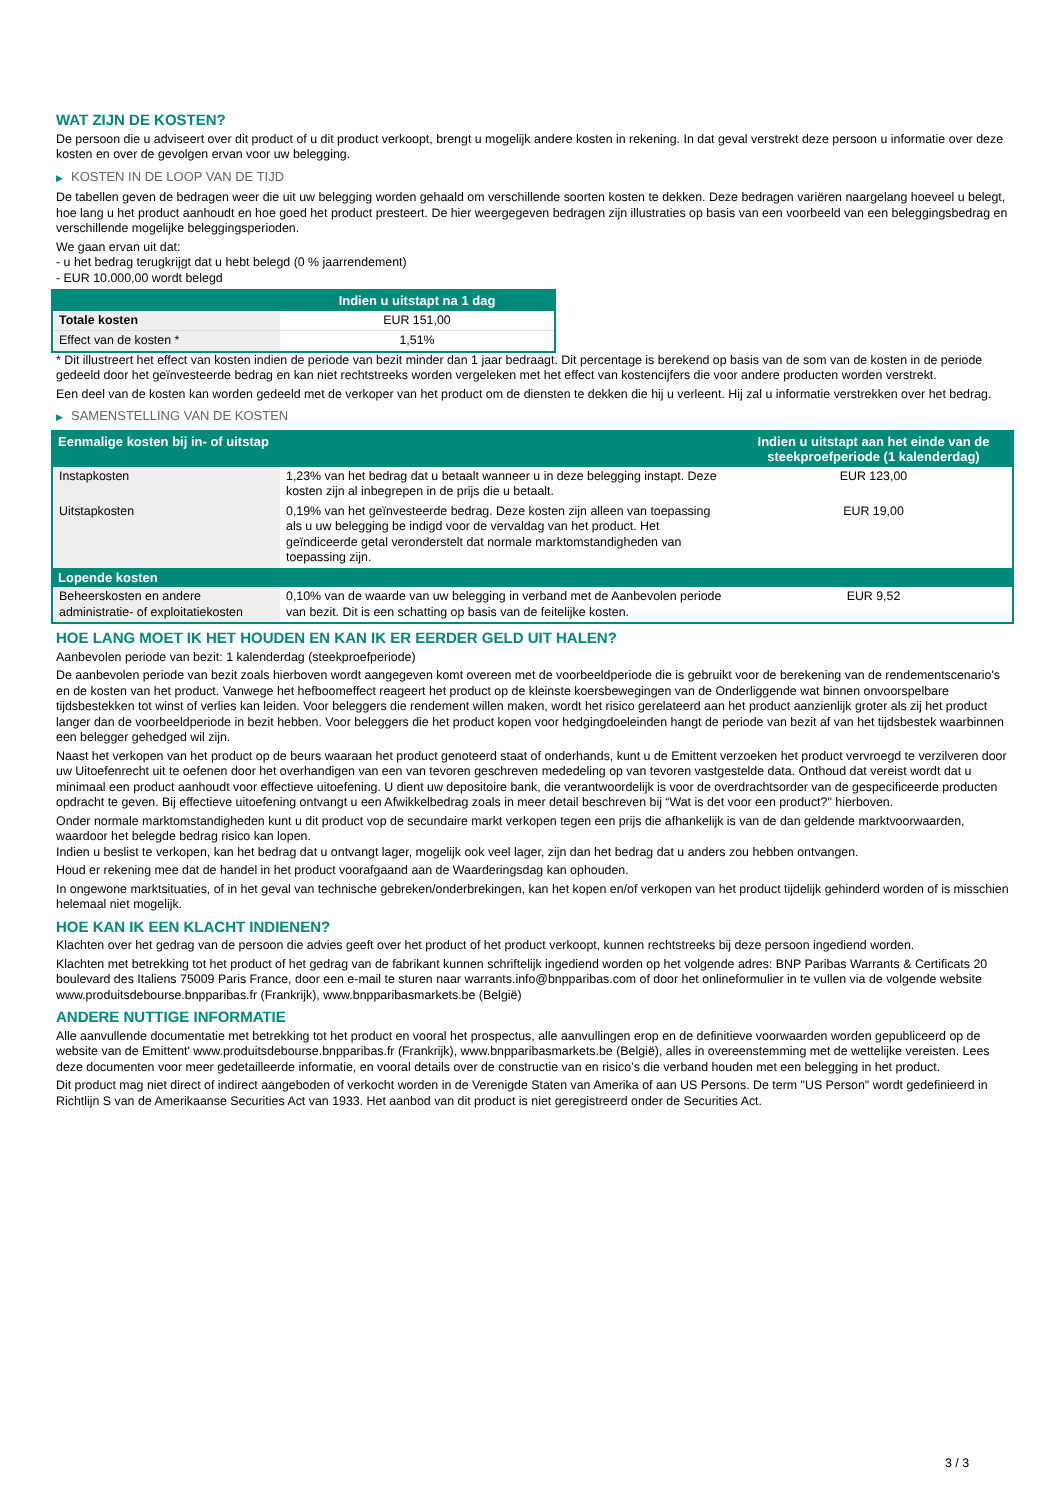WAT ZIJN DE KOSTEN?
De persoon die u adviseert over dit product of u dit product verkoopt, brengt u mogelijk andere kosten in rekening. In dat geval verstrekt deze persoon u informatie over deze kosten en over de gevolgen ervan voor uw belegging.
▶ KOSTEN IN DE LOOP VAN DE TIJD
De tabellen geven de bedragen weer die uit uw belegging worden gehaald om verschillende soorten kosten te dekken. Deze bedragen variëren naargelang hoeveel u belegt, hoe lang u het product aanhoudt en hoe goed het product presteert. De hier weergegeven bedragen zijn illustraties op basis van een voorbeeld van een beleggingsbedrag en verschillende mogelijke beleggingsperioden.
We gaan ervan uit dat:
- u het bedrag terugkrijgt dat u hebt belegd (0 % jaarrendement)
- EUR 10.000,00 wordt belegd
| | Indien u uitstapt na 1 dag |
| --- | --- |
| Totale kosten | EUR 151,00 |
| Effect van de kosten * | 1,51% |
* Dit illustreert het effect van kosten indien de periode van bezit minder dan 1 jaar bedraagt. Dit percentage is berekend op basis van de som van de kosten in de periode gedeeld door het geïnvesteerde bedrag en kan niet rechtstreeks worden vergeleken met het effect van kostencijfers die voor andere producten worden verstrekt.
Een deel van de kosten kan worden gedeeld met de verkoper van het product om de diensten te dekken die hij u verleent. Hij zal u informatie verstrekken over het bedrag.
▶ SAMENSTELLING VAN DE KOSTEN
| Eenmalige kosten bij in- of uitstap | | Indien u uitstapt aan het einde van de steekproefperiode (1 kalenderdag) |
| --- | --- | --- |
| Instapkosten | 1,23% van het bedrag dat u betaalt wanneer u in deze belegging instapt. Deze kosten zijn al inbegrepen in de prijs die u betaalt. | EUR 123,00 |
| Uitstapkosten | 0,19% van het geïnvesteerde bedrag. Deze kosten zijn alleen van toepassing als u uw belegging be indigd voor de vervaldag van het product. Het geïndiceerde getal veronderstelt dat normale marktomstandigheden van toepassing zijn. | EUR 19,00 |
| Lopende kosten | | |
| Beheerskosten en andere administratie- of exploitatiekosten | 0,10% van de waarde van uw belegging in verband met de Aanbevolen periode van bezit. Dit is een schatting op basis van de feitelijke kosten. | EUR 9,52 |
HOE LANG MOET IK HET HOUDEN EN KAN IK ER EERDER GELD UIT HALEN?
Aanbevolen periode van bezit: 1 kalenderdag (steekproefperiode)
De aanbevolen periode van bezit zoals hierboven wordt aangegeven komt overeen met de voorbeeldperiode die is gebruikt voor de berekening van de rendementscenario's en de kosten van het product. Vanwege het hefboomeffect reageert het product op de kleinste koersbewegingen van de Onderliggende wat binnen onvoorspelbare tijdsbestekken tot winst of verlies kan leiden. Voor beleggers die rendement willen maken, wordt het risico gerelateerd aan het product aanzienlijk groter als zij het product langer dan de voorbeeldperiode in bezit hebben. Voor beleggers die het product kopen voor hedgingdoeleinden hangt de periode van bezit af van het tijdsbestek waarbinnen een belegger gehedged wil zijn.
Naast het verkopen van het product op de beurs waaraan het product genoteerd staat of onderhands, kunt u de Emittent verzoeken het product vervroegd te verzilveren door uw Uitoefenrecht uit te oefenen door het overhandigen van een van tevoren geschreven mededeling op van tevoren vastgestelde data. Onthoud dat vereist wordt dat u minimaal een product aanhoudt voor effectieve uitoefening. U dient uw depositoire bank, die verantwoordelijk is voor de overdrachtsorder van de gespecificeerde producten opdracht te geven. Bij effectieve uitoefening ontvangt u een Afwikkelbedrag zoals in meer detail beschreven bij “Wat is det voor een product?" hierboven.
Onder normale marktomstandigheden kunt u dit product vop de secundaire markt verkopen tegen een prijs die afhankelijk is van de dan geldende marktvoorwaarden, waardoor het belegde bedrag risico kan lopen.
Indien u beslist te verkopen, kan het bedrag dat u ontvangt lager, mogelijk ook veel lager, zijn dan het bedrag dat u anders zou hebben ontvangen.
Houd er rekening mee dat de handel in het product voorafgaand aan de Waarderingsdag kan ophouden.
In ongewone marktsituaties, of in het geval van technische gebreken/onderbrekingen, kan het kopen en/of verkopen van het product tijdelijk gehinderd worden of is misschien helemaal niet mogelijk.
HOE KAN IK EEN KLACHT INDIENEN?
Klachten over het gedrag van de persoon die advies geeft over het product of het product verkoopt, kunnen rechtstreeks bij deze persoon ingediend worden.
Klachten met betrekking tot het product of het gedrag van de fabrikant kunnen schriftelijk ingediend worden op het volgende adres: BNP Paribas Warrants & Certificats 20 boulevard des Italiens 75009 Paris France, door een e-mail te sturen naar warrants.info@bnpparibas.com of door het onlineformulier in te vullen via de volgende website www.produitsdebourse.bnpparibas.fr (Frankrijk), www.bnpparibasmarkets.be (België)
ANDERE NUTTIGE INFORMATIE
Alle aanvullende documentatie met betrekking tot het product en vooral het prospectus, alle aanvullingen erop en de definitieve voorwaarden worden gepubliceerd op de website van de Emittent' www.produitsdebourse.bnpparibas.fr (Frankrijk), www.bnpparibasmarkets.be (België), alles in overeenstemming met de wettelijke vereisten. Lees deze documenten voor meer gedetailleerde informatie, en vooral details over de constructie van en risico’s die verband houden met een belegging in het product.
Dit product mag niet direct of indirect aangeboden of verkocht worden in de Verenigde Staten van Amerika of aan US Persons. De term "US Person" wordt gedefinieerd in Richtlijn S van de Amerikaanse Securities Act van 1933. Het aanbod van dit product is niet geregistreerd onder de Securities Act.
3 / 3